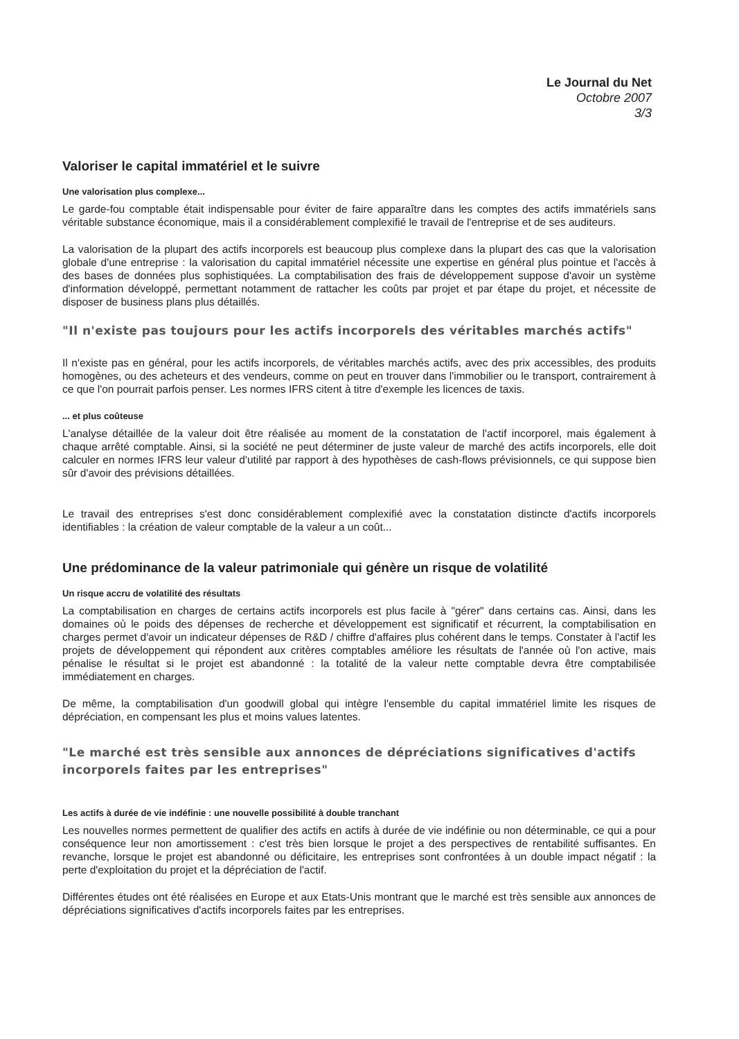Le Journal du Net
Octobre 2007
3/3
Valoriser le capital immatériel et le suivre
Une valorisation plus complexe...
Le garde-fou comptable était indispensable pour éviter de faire apparaître dans les comptes des actifs immatériels sans véritable substance économique, mais il a considérablement complexifié le travail de l'entreprise et de ses auditeurs.
La valorisation de la plupart des actifs incorporels est beaucoup plus complexe dans la plupart des cas que la valorisation globale d'une entreprise : la valorisation du capital immatériel nécessite une expertise en général plus pointue et l'accès à des bases de données plus sophistiquées. La comptabilisation des frais de développement suppose d'avoir un système d'information développé, permettant notamment de rattacher les coûts par projet et par étape du projet, et nécessite de disposer de business plans plus détaillés.
"Il n'existe pas toujours pour les actifs incorporels des véritables marchés actifs"
Il n'existe pas en général, pour les actifs incorporels, de véritables marchés actifs, avec des prix accessibles, des produits homogènes, ou des acheteurs et des vendeurs, comme on peut en trouver dans l'immobilier ou le transport, contrairement à ce que l'on pourrait parfois penser. Les normes IFRS citent à titre d'exemple les licences de taxis.
... et plus coûteuse
L'analyse détaillée de la valeur doit être réalisée au moment de la constatation de l'actif incorporel, mais également à chaque arrêté comptable. Ainsi, si la société ne peut déterminer de juste valeur de marché des actifs incorporels, elle doit calculer en normes IFRS leur valeur d'utilité par rapport à des hypothèses de cash-flows prévisionnels, ce qui suppose bien sûr d'avoir des prévisions détaillées.
Le travail des entreprises s'est donc considérablement complexifié avec la constatation distincte d'actifs incorporels identifiables : la création de valeur comptable de la valeur a un coût...
Une prédominance de la valeur patrimoniale qui génère un risque de volatilité
Un risque accru de volatilité des résultats
La comptabilisation en charges de certains actifs incorporels est plus facile à "gérer" dans certains cas. Ainsi, dans les domaines où le poids des dépenses de recherche et développement est significatif et récurrent, la comptabilisation en charges permet d'avoir un indicateur dépenses de R&D / chiffre d'affaires plus cohérent dans le temps. Constater à l'actif les projets de développement qui répondent aux critères comptables améliore les résultats de l'année où l'on active, mais pénalise le résultat si le projet est abandonné : la totalité de la valeur nette comptable devra être comptabilisée immédiatement en charges.
De même, la comptabilisation d'un goodwill global qui intègre l'ensemble du capital immatériel limite les risques de dépréciation, en compensant les plus et moins values latentes.
"Le marché est très sensible aux annonces de dépréciations significatives d'actifs incorporels faites par les entreprises"
Les actifs à durée de vie indéfinie : une nouvelle possibilité à double tranchant
Les nouvelles normes permettent de qualifier des actifs en actifs à durée de vie indéfinie ou non déterminable, ce qui a pour conséquence leur non amortissement : c'est très bien lorsque le projet a des perspectives de rentabilité suffisantes. En revanche, lorsque le projet est abandonné ou déficitaire, les entreprises sont confrontées à un double impact négatif : la perte d'exploitation du projet et la dépréciation de l'actif.
Différentes études ont été réalisées en Europe et aux Etats-Unis montrant que le marché est très sensible aux annonces de dépréciations significatives d'actifs incorporels faites par les entreprises.